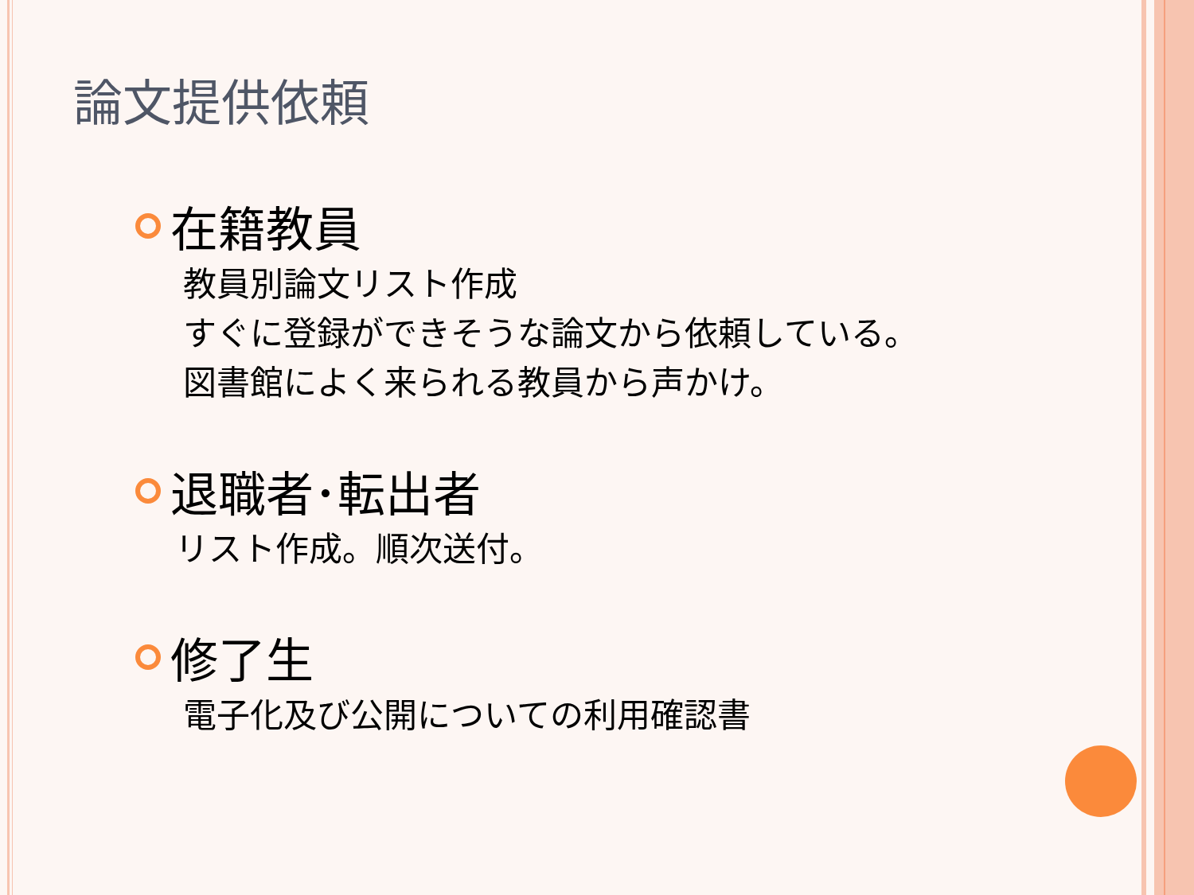論文提供依頼
在籍教員
教員別論文リスト作成
すぐに登録ができそうな論文から依頼している。
図書館によく来られる教員から声かけ。
退職者･転出者
リスト作成。順次送付。
修了生
電子化及び公開についての利用確認書